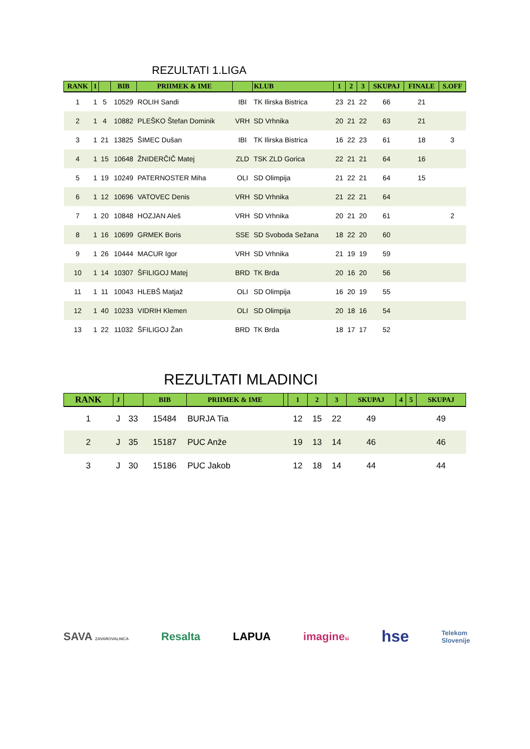REZULTATI 1.LIGA
| RANK | 1 | | BIB | PRIIMEK & IME | | KLUB | 1 | 2 | 3 | SKUPAJ | FINALE | S.OFF |
| --- | --- | --- | --- | --- | --- | --- | --- | --- | --- | --- | --- | --- |
| 1 | 1 | 5 | 10529 | ROLIH Sandi | IBI | TK Ilirska Bistrica | 23 | 21 | 22 | 66 | 21 | |
| 2 | 1 | 4 | 10882 | PLEŠKO Štefan Dominik | VRH | SD Vrhnika | 20 | 21 | 22 | 63 | 21 | |
| 3 | 1 | 21 | 13825 | ŠIMEC Dušan | IBI | TK Ilirska Bistrica | 16 | 22 | 23 | 61 | 18 | 3 |
| 4 | 1 | 15 | 10648 | ŽNIDERČIČ Matej | ZLD | TSK ZLD Gorica | 22 | 21 | 21 | 64 | 16 | |
| 5 | 1 | 19 | 10249 | PATERNOSTER Miha | OLI | SD Olimpija | 21 | 22 | 21 | 64 | 15 | |
| 6 | 1 | 12 | 10696 | VATOVEC Denis | VRH | SD Vrhnika | 21 | 22 | 21 | 64 | | |
| 7 | 1 | 20 | 10848 | HOZJAN Aleš | VRH | SD Vrhnika | 20 | 21 | 20 | 61 | | 2 |
| 8 | 1 | 16 | 10699 | GRMEK Boris | SSE | SD Svoboda Sežana | 18 | 22 | 20 | 60 | | |
| 9 | 1 | 26 | 10444 | MACUR Igor | VRH | SD Vrhnika | 21 | 19 | 19 | 59 | | |
| 10 | 1 | 14 | 10307 | ŠFILIGOJ Matej | BRD | TK Brda | 20 | 16 | 20 | 56 | | |
| 11 | 1 | 11 | 10043 | HLEBŠ Matjaž | OLI | SD Olimpija | 16 | 20 | 19 | 55 | | |
| 12 | 1 | 40 | 10233 | VIDRIH Klemen | OLI | SD Olimpija | 20 | 18 | 16 | 54 | | |
| 13 | 1 | 22 | 11032 | ŠFILIGOJ Žan | BRD | TK Brda | 18 | 17 | 17 | 52 | | |
REZULTATI MLADINCI
| RANK | J | | BIB | PRIIMEK & IME | | 1 | 2 | 3 | SKUPAJ | 4 | 5 | SKUPAJ |
| --- | --- | --- | --- | --- | --- | --- | --- | --- | --- | --- | --- | --- |
| 1 | J | 33 | 15484 | BURJA Tia | | 12 | 15 | 22 | 49 | | | 49 |
| 2 | J | 35 | 15187 | PUC Anže | | 19 | 13 | 14 | 46 | | | 46 |
| 3 | J | 30 | 15186 | PUC Jakob | | 12 | 18 | 14 | 44 | | | 44 |
SAVA ZAVAROVALNICA Resalta LAPUA imaginesi hse Telekom
Slovenije